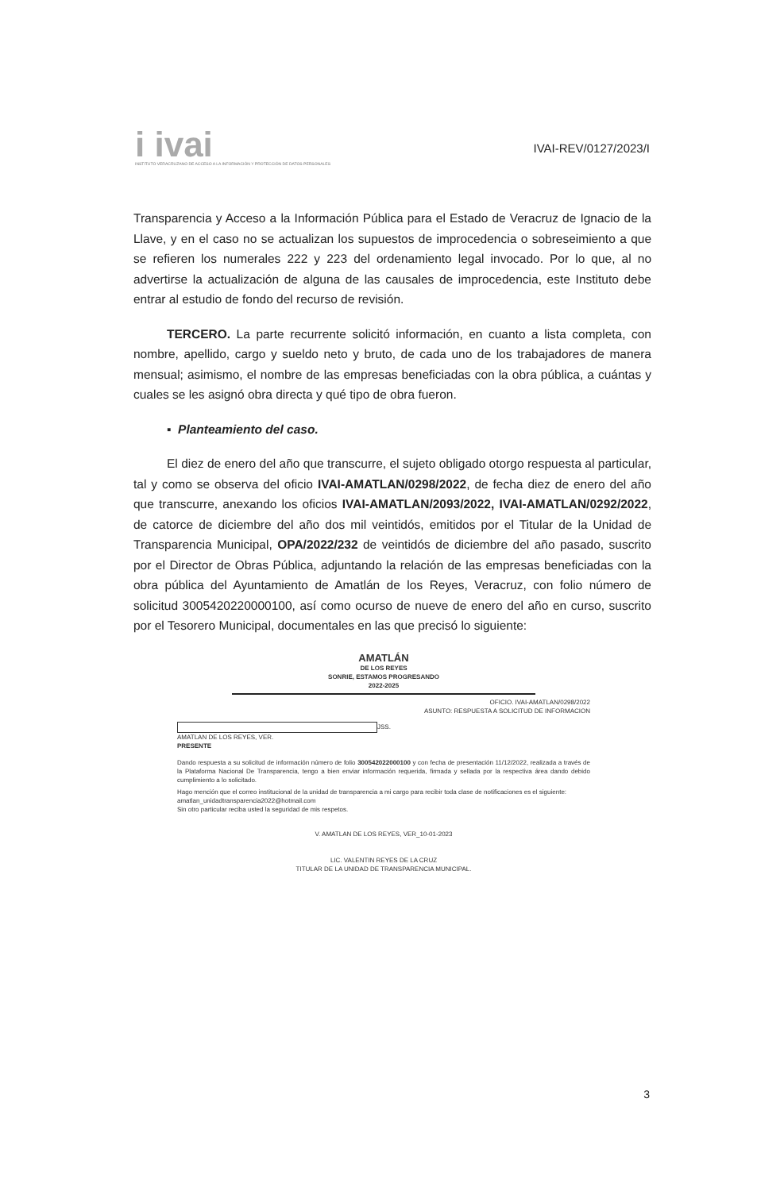i ivai
INSTITUTO VERACRUZANO DE ACCESO A LA INFORMACIÓN Y PROTECCIÓN DE DATOS PERSONALES
IVAI-REV/0127/2023/I
Transparencia y Acceso a la Información Pública para el Estado de Veracruz de Ignacio de la Llave, y en el caso no se actualizan los supuestos de improcedencia o sobreseimiento a que se refieren los numerales 222 y 223 del ordenamiento legal invocado. Por lo que, al no advertirse la actualización de alguna de las causales de improcedencia, este Instituto debe entrar al estudio de fondo del recurso de revisión.
TERCERO. La parte recurrente solicitó información, en cuanto a lista completa, con nombre, apellido, cargo y sueldo neto y bruto, de cada uno de los trabajadores de manera mensual; asimismo, el nombre de las empresas beneficiadas con la obra pública, a cuántas y cuales se les asignó obra directa y qué tipo de obra fueron.
▪ Planteamiento del caso.
El diez de enero del año que transcurre, el sujeto obligado otorgo respuesta al particular, tal y como se observa del oficio IVAI-AMATLAN/0298/2022, de fecha diez de enero del año que transcurre, anexando los oficios IVAI-AMATLAN/2093/2022, IVAI-AMATLAN/0292/2022, de catorce de diciembre del año dos mil veintidós, emitidos por el Titular de la Unidad de Transparencia Municipal, OPA/2022/232 de veintidós de diciembre del año pasado, suscrito por el Director de Obras Pública, adjuntando la relación de las empresas beneficiadas con la obra pública del Ayuntamiento de Amatlán de los Reyes, Veracruz, con folio número de solicitud 3005420220000100, así como ocurso de nueve de enero del año en curso, suscrito por el Tesorero Municipal, documentales en las que precisó lo siguiente:
AMATLÁN
DE LOS REYES
SONRIE, ESTAMOS PROGRESANDO
2022-2025
OFICIO. IVAI-AMATLAN/0298/2022
ASUNTO: RESPUESTA A SOLICITUD DE INFORMACION
JSS.
AMATLAN DE LOS REYES, VER.
PRESENTE
Dando respuesta a su solicitud de información número de folio 300542022000100 y con fecha de presentación 11/12/2022, realizada a través de la Plataforma Nacional De Transparencia, tengo a bien enviar información requerida, firmada y sellada por la respectiva área dando debido cumplimiento a lo solicitado.
Hago mención que el correo institucional de la unidad de transparencia a mi cargo para recibir toda clase de notificaciones es el siguiente:
amatlan_unidadtransparencia2022@hotmail.com
Sin otro particular reciba usted la seguridad de mis respetos.
V. AMATLAN DE LOS REYES, VER_10-01-2023
LIC. VALENTIN REYES DE LA CRUZ
TITULAR DE LA UNIDAD DE TRANSPARENCIA MUNICIPAL.
3